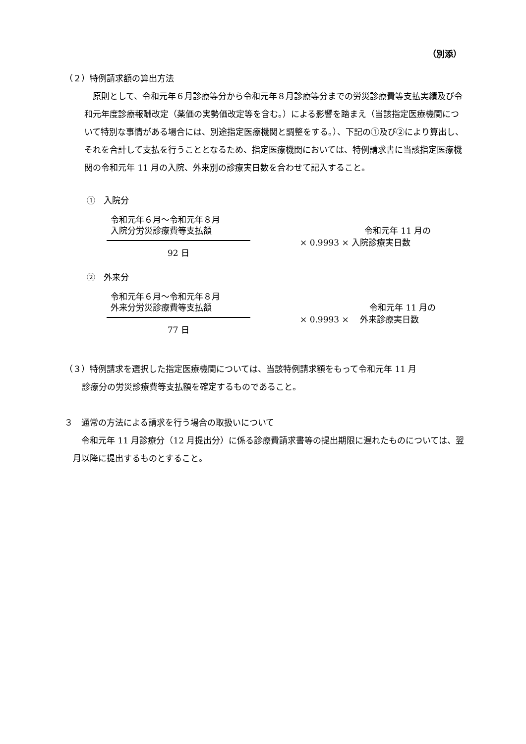（別添）
（２）特例請求額の算出方法
原則として、令和元年６月診療等分から令和元年８月診療等分までの労災診療費等支払実績及び令和元年度診療報酬改定（薬価の実勢価改定等を含む。）による影響を踏まえ（当該指定医療機関について特別な事情がある場合には、別途指定医療機関と調整をする。）、下記の①及び②により算出し、それを合計して支払を行うこととなるため、指定医療機関においては、特例請求書に当該指定医療機関の令和元年 11 月の入院、外来別の診療実日数を合わせて記入すること。
①　入院分
令和元年６月～令和元年８月
入院分労災診療費等支払額
92 日
令和元年 11 月の
× 0.9993 × 入院診療実日数
②　外来分
令和元年６月～令和元年８月
外来分労災診療費等支払額
77 日
令和元年 11 月の
× 0.9993 × 　外来診療実日数
（３）特例請求を選択した指定医療機関については、当該特例請求額をもって令和元年 11 月
診療分の労災診療費等支払額を確定するものであること。
３　通常の方法による請求を行う場合の取扱いについて
令和元年 11 月診療分（12 月提出分）に係る診療費請求書等の提出期限に遅れたものについては、翌月以降に提出するものとすること。